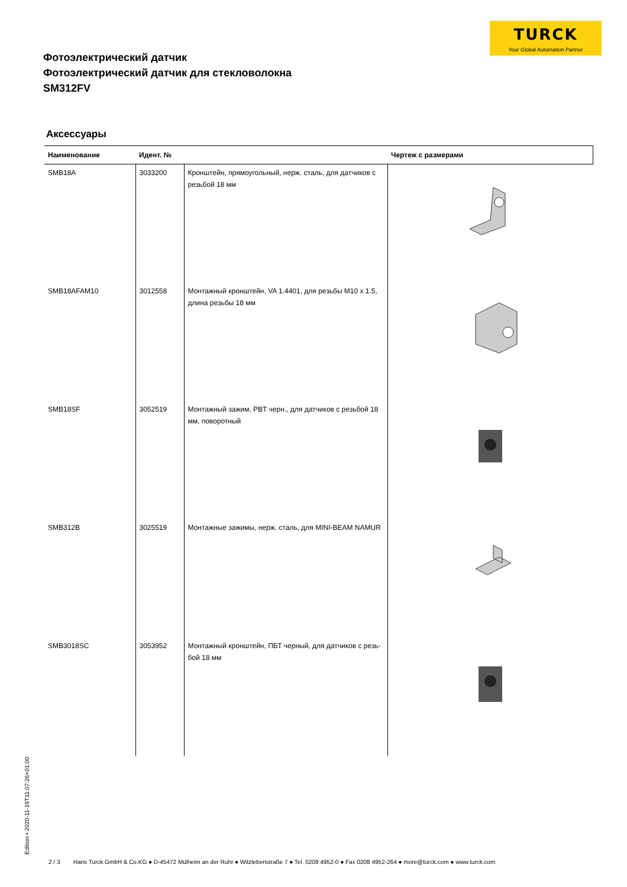TURCK
Your Global Automation Partner
Фотоэлектрический датчик
Фотоэлектрический датчик для стекловолокна
SM312FV
Аксессуары
| Наименование | Идент. № | | Чертеж с размерами |
| --- | --- | --- | --- |
| SMB18A | 3033200 | Кронштейн, прямоугольный, нерж. сталь, для датчиков с резьбой 18 мм | |
| SMB18AFAM10 | 3012558 | Монтажный кронштейн, VA 1.4401, для резьбы M10 x 1.5, длина резьбы 18 мм | |
| SMB18SF | 3052519 | Монтажный зажим, PBT черн., для датчиков с резьбой 18 мм, поворотный | |
| SMB312B | 3025519 | Монтажные зажимы, нерж. сталь, для MINI-BEAM NAMUR | |
| SMB3018SC | 3053952 | Монтажный кронштейн, ПБТ черный, для датчиков с резь-бой 18 мм | |
Edition • 2020-11-19T11:07:26+01:00
2 / 3 Hans Turck GmbH & Co.KG ● D-45472 Mülheim an der Ruhr ● Witzlebenstraße 7 ● Tel. 0208 4952-0 ● Fax 0208 4952-264 ● more@turck.com ● www.turck.com